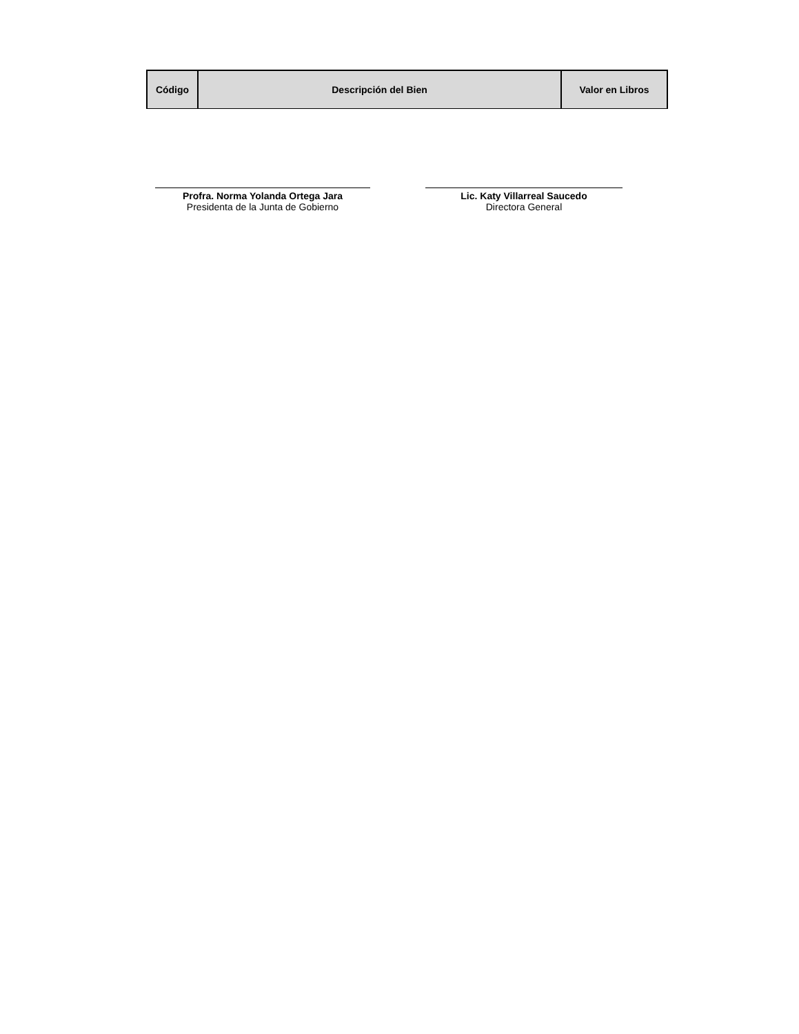| Código | Descripción del Bien | Valor en Libros |
| --- | --- | --- |
Profra. Norma Yolanda Ortega Jara
Presidenta de la Junta de Gobierno
Lic. Katy Villarreal Saucedo
Directora General